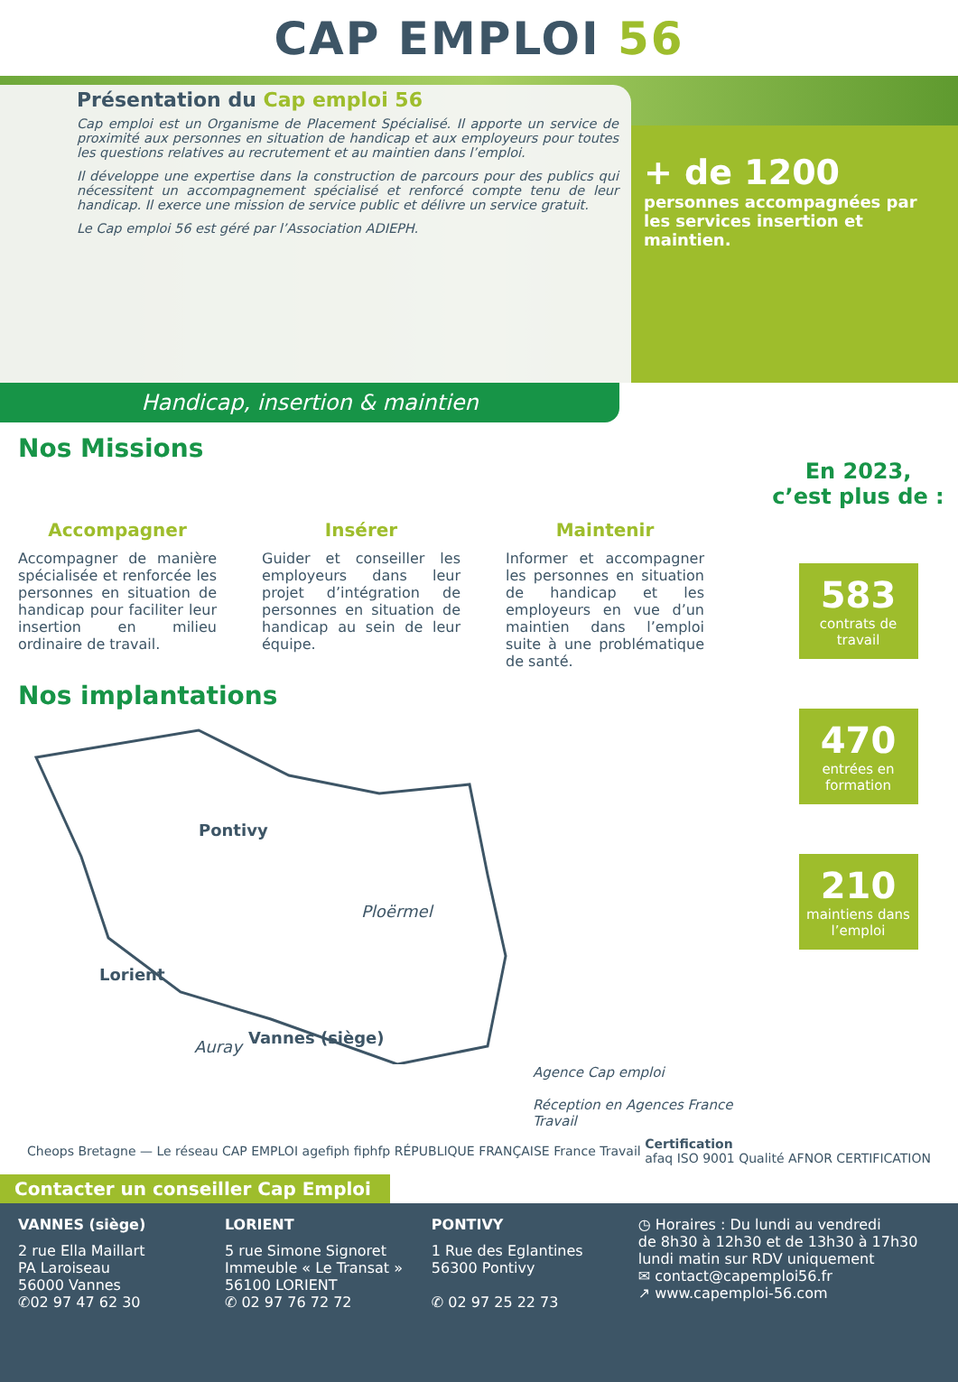CAP EMPLOI 56
Présentation du Cap emploi 56
Cap emploi est un Organisme de Placement Spécialisé. Il apporte un service de proximité aux personnes en situation de handicap et aux employeurs pour toutes les questions relatives au recrutement et au maintien dans l’emploi.
Il développe une expertise dans la construction de parcours pour des publics qui nécessitent un accompagnement spécialisé et renforcé compte tenu de leur handicap. Il exerce une mission de service public et délivre un service gratuit.
Le Cap emploi 56 est géré par l’Association ADIEPH.
+ de 1200
personnes accompagnées par les services insertion et maintien.
Handicap, insertion & maintien
Nos Missions
Accompagner
Accompagner de manière spécialisée et renforcée les personnes en situation de handicap pour faciliter leur insertion en milieu ordinaire de travail.
Insérer
Guider et conseiller les employeurs dans leur projet d’intégration de personnes en situation de handicap au sein de leur équipe.
Maintenir
Informer et accompagner les personnes en situation de handicap et les employeurs en vue d’un maintien dans l’emploi suite à une problématique de santé.
Nos implantations
Pontivy
Ploërmel
Lorient
Auray Vannes (siège)
Agence Cap emploi
Réception en Agences France Travail
En 2023,
c’est plus de :
583
contrats de travail
470
entrées en formation
210
maintiens dans l’emploi
Cheops Bretagne — Le réseau CAP EMPLOI agefiph fiphfp RÉPUBLIQUE FRANÇAISE France Travail Certification
afaq ISO 9001 Qualité AFNOR CERTIFICATION
Contacter un conseiller Cap Emploi
VANNES (siège)
2 rue Ella Maillart
PA Laroiseau
56000 Vannes
✆02 97 47 62 30
LORIENT
5 rue Simone Signoret
Immeuble « Le Transat »
56100 LORIENT
✆ 02 97 76 72 72
PONTIVY
1 Rue des Eglantines
56300 Pontivy
✆ 02 97 25 22 73
◷ Horaires : Du lundi au vendredi
de 8h30 à 12h30 et de 13h30 à 17h30
lundi matin sur RDV uniquement
✉ contact@capemploi56.fr
↗ www.capemploi-56.com